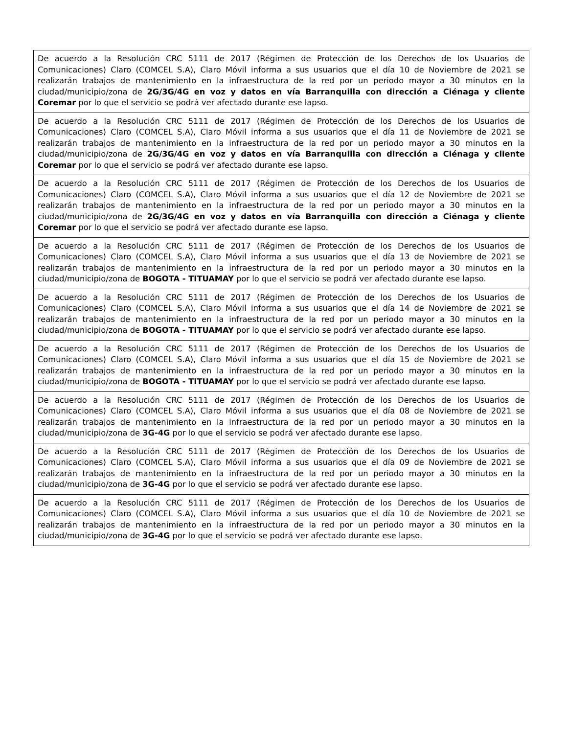| De acuerdo a la Resolución CRC 5111 de 2017 (Régimen de Protección de los Derechos de los Usuarios de Comunicaciones) Claro (COMCEL S.A), Claro Móvil informa a sus usuarios que el día 10 de Noviembre de 2021 se realizarán trabajos de mantenimiento en la infraestructura de la red por un periodo mayor a 30 minutos en la ciudad/municipio/zona de 2G/3G/4G en voz y datos en vía Barranquilla con dirección a Ciénaga y cliente Coremar por lo que el servicio se podrá ver afectado durante ese lapso. |
| De acuerdo a la Resolución CRC 5111 de 2017 (Régimen de Protección de los Derechos de los Usuarios de Comunicaciones) Claro (COMCEL S.A), Claro Móvil informa a sus usuarios que el día 11 de Noviembre de 2021 se realizarán trabajos de mantenimiento en la infraestructura de la red por un periodo mayor a 30 minutos en la ciudad/municipio/zona de 2G/3G/4G en voz y datos en vía Barranquilla con dirección a Ciénaga y cliente Coremar por lo que el servicio se podrá ver afectado durante ese lapso. |
| De acuerdo a la Resolución CRC 5111 de 2017 (Régimen de Protección de los Derechos de los Usuarios de Comunicaciones) Claro (COMCEL S.A), Claro Móvil informa a sus usuarios que el día 12 de Noviembre de 2021 se realizarán trabajos de mantenimiento en la infraestructura de la red por un periodo mayor a 30 minutos en la ciudad/municipio/zona de 2G/3G/4G en voz y datos en vía Barranquilla con dirección a Ciénaga y cliente Coremar por lo que el servicio se podrá ver afectado durante ese lapso. |
| De acuerdo a la Resolución CRC 5111 de 2017 (Régimen de Protección de los Derechos de los Usuarios de Comunicaciones) Claro (COMCEL S.A), Claro Móvil informa a sus usuarios que el día 13 de Noviembre de 2021 se realizarán trabajos de mantenimiento en la infraestructura de la red por un periodo mayor a 30 minutos en la ciudad/municipio/zona de BOGOTA - TITUAMAY por lo que el servicio se podrá ver afectado durante ese lapso. |
| De acuerdo a la Resolución CRC 5111 de 2017 (Régimen de Protección de los Derechos de los Usuarios de Comunicaciones) Claro (COMCEL S.A), Claro Móvil informa a sus usuarios que el día 14 de Noviembre de 2021 se realizarán trabajos de mantenimiento en la infraestructura de la red por un periodo mayor a 30 minutos en la ciudad/municipio/zona de BOGOTA - TITUAMAY por lo que el servicio se podrá ver afectado durante ese lapso. |
| De acuerdo a la Resolución CRC 5111 de 2017 (Régimen de Protección de los Derechos de los Usuarios de Comunicaciones) Claro (COMCEL S.A), Claro Móvil informa a sus usuarios que el día 15 de Noviembre de 2021 se realizarán trabajos de mantenimiento en la infraestructura de la red por un periodo mayor a 30 minutos en la ciudad/municipio/zona de BOGOTA - TITUAMAY por lo que el servicio se podrá ver afectado durante ese lapso. |
| De acuerdo a la Resolución CRC 5111 de 2017 (Régimen de Protección de los Derechos de los Usuarios de Comunicaciones) Claro (COMCEL S.A), Claro Móvil informa a sus usuarios que el día 08 de Noviembre de 2021 se realizarán trabajos de mantenimiento en la infraestructura de la red por un periodo mayor a 30 minutos en la ciudad/municipio/zona de 3G-4G por lo que el servicio se podrá ver afectado durante ese lapso. |
| De acuerdo a la Resolución CRC 5111 de 2017 (Régimen de Protección de los Derechos de los Usuarios de Comunicaciones) Claro (COMCEL S.A), Claro Móvil informa a sus usuarios que el día 09 de Noviembre de 2021 se realizarán trabajos de mantenimiento en la infraestructura de la red por un periodo mayor a 30 minutos en la ciudad/municipio/zona de 3G-4G por lo que el servicio se podrá ver afectado durante ese lapso. |
| De acuerdo a la Resolución CRC 5111 de 2017 (Régimen de Protección de los Derechos de los Usuarios de Comunicaciones) Claro (COMCEL S.A), Claro Móvil informa a sus usuarios que el día 10 de Noviembre de 2021 se realizarán trabajos de mantenimiento en la infraestructura de la red por un periodo mayor a 30 minutos en la ciudad/municipio/zona de 3G-4G por lo que el servicio se podrá ver afectado durante ese lapso. |